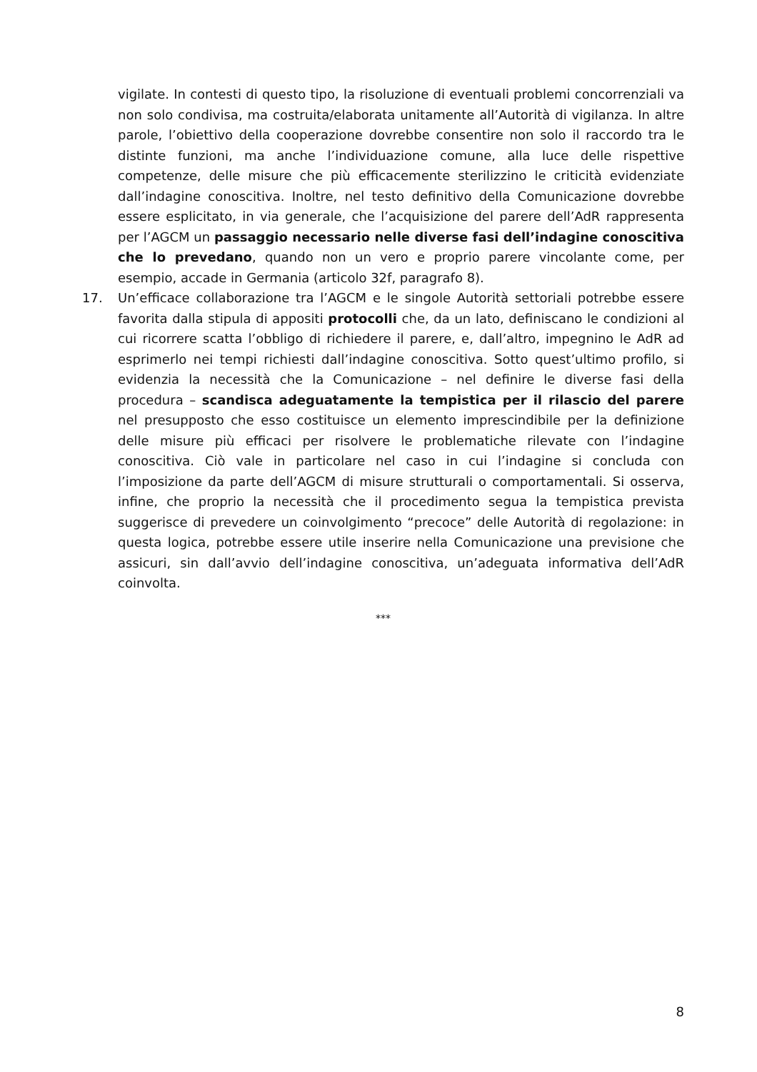vigilate. In contesti di questo tipo, la risoluzione di eventuali problemi concorrenziali va non solo condivisa, ma costruita/elaborata unitamente all’Autorità di vigilanza. In altre parole, l’obiettivo della cooperazione dovrebbe consentire non solo il raccordo tra le distinte funzioni, ma anche l’individuazione comune, alla luce delle rispettive competenze, delle misure che più efficacemente sterilizzino le criticità evidenziate dall’indagine conoscitiva. Inoltre, nel testo definitivo della Comunicazione dovrebbe essere esplicitato, in via generale, che l’acquisizione del parere dell’AdR rappresenta per l’AGCM un passaggio necessario nelle diverse fasi dell’indagine conoscitiva che lo prevedano, quando non un vero e proprio parere vincolante come, per esempio, accade in Germania (articolo 32f, paragrafo 8).
17. Un’efficace collaborazione tra l’AGCM e le singole Autorità settoriali potrebbe essere favorita dalla stipula di appositi protocolli che, da un lato, definiscano le condizioni al cui ricorrere scatta l’obbligo di richiedere il parere, e, dall’altro, impegnino le AdR ad esprimerlo nei tempi richiesti dall’indagine conoscitiva. Sotto quest’ultimo profilo, si evidenzia la necessità che la Comunicazione – nel definire le diverse fasi della procedura – scandisca adeguatamente la tempistica per il rilascio del parere nel presupposto che esso costituisce un elemento imprescindibile per la definizione delle misure più efficaci per risolvere le problematiche rilevate con l’indagine conoscitiva. Ciò vale in particolare nel caso in cui l’indagine si concluda con l’imposizione da parte dell’AGCM di misure strutturali o comportamentali. Si osserva, infine, che proprio la necessità che il procedimento segua la tempistica prevista suggerisce di prevedere un coinvolgimento “precoce” delle Autorità di regolazione: in questa logica, potrebbe essere utile inserire nella Comunicazione una previsione che assicuri, sin dall’avvio dell’indagine conoscitiva, un’adeguata informativa dell’AdR coinvolta.
***
8